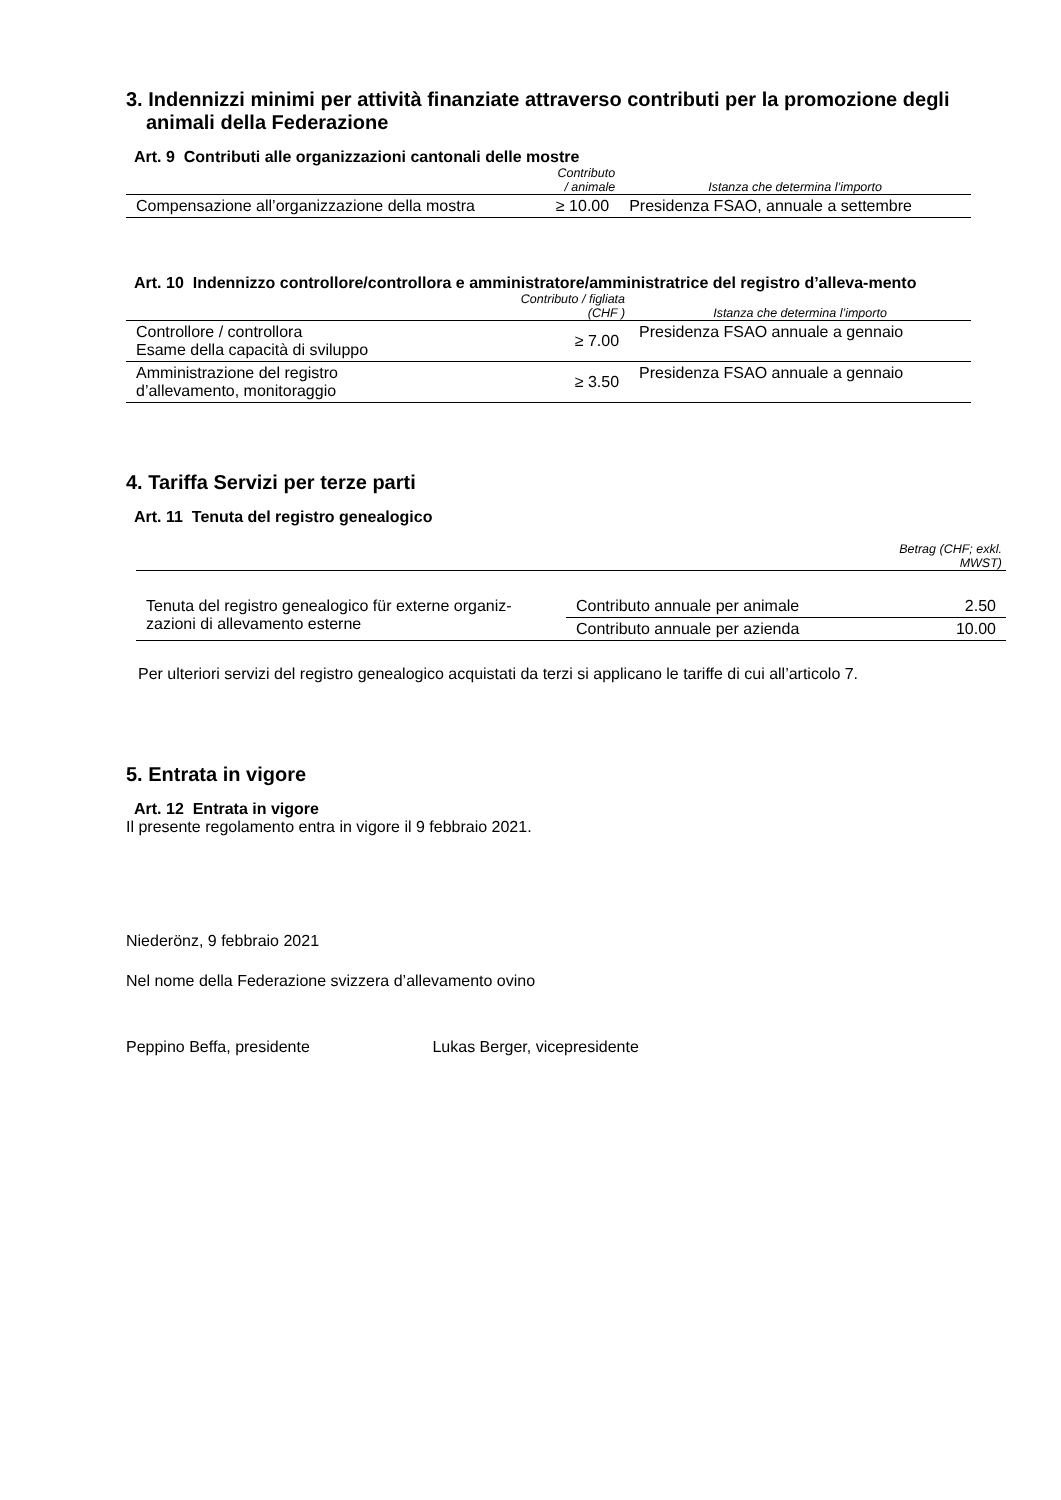3. Indennizzi minimi per attività finanziate attraverso contributi per la promozione degli animali della Federazione
Art. 9 Contributi alle organizzazioni cantonali delle mostre
| | Contributo / animale | Istanza che determina l’importo |
| --- | --- | --- |
| Compensazione all’organizzazione della mostra | ≥ 10.00 | Presidenza FSAO, annuale a settembre |
Art. 10 Indennizzo controllore/controllora e amministratore/amministratrice del registro d’alleva-mento
| | Contributo / figliata (CHF ) | Istanza che determina l’importo |
| --- | --- | --- |
| Controllore / controllora Esame della capacità di sviluppo | ≥ 7.00 | Presidenza FSAO annuale a gennaio |
| Amministrazione del registro d’allevamento, monitoraggio | ≥ 3.50 | Presidenza FSAO annuale a gennaio |
4. Tariffa Servizi per terze parti
Art. 11 Tenuta del registro genealogico
| | | Betrag (CHF; exkl. MWST) |
| --- | --- | --- |
| Tenuta del registro genealogico für externe organiz-zazioni di allevamento esterne | Contributo annuale per animale | 2.50 |
| | Contributo annuale per azienda | 10.00 |
Per ulteriori servizi del registro genealogico acquistati da terzi si applicano le tariffe di cui all’articolo 7.
5. Entrata in vigore
Art. 12 Entrata in vigore
Il presente regolamento entra in vigore il 9 febbraio 2021.
Niederönz, 9 febbraio 2021
Nel nome della Federazione svizzera d’allevamento ovino
Peppino Beffa, presidente Lukas Berger, vicepresidente